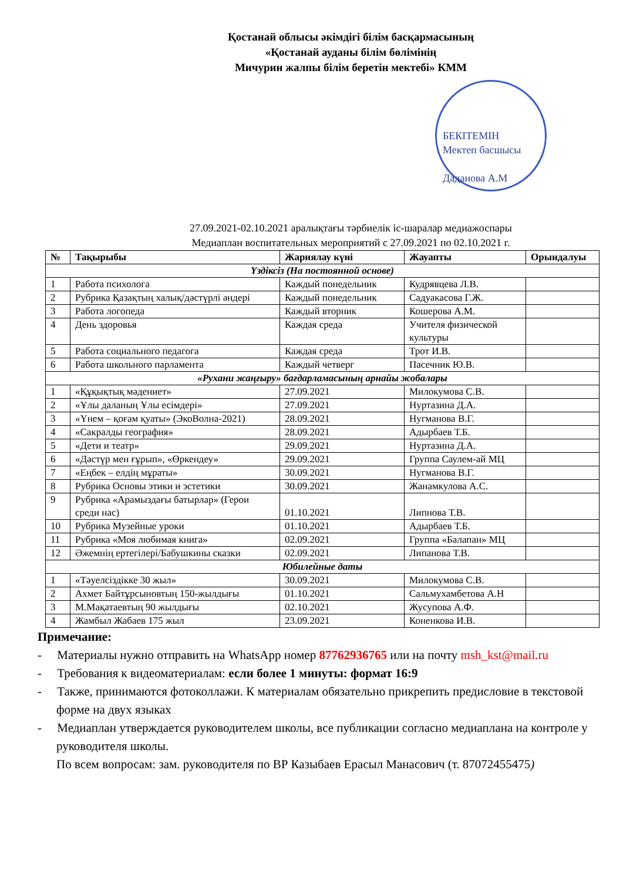Қостанай облысы әкімдігі білім басқармасының
«Қостанай ауданы білім бөлімінің
Мичурин жалпы білім беретін мектебі» КММ
БЕКІТЕМІН
Мектеп басшысы
Даданова А.М
27.09.2021-02.10.2021 аралықтағы тәрбиелік іс-шаралар медиажоспары
Медиаплан воспитательных мероприятий с 27.09.2021 по 02.10.2021 г.
| № | Тақырыбы | Жариялау күні | Жауапты | Орындалуы |
| --- | --- | --- | --- | --- |
| Үздіксіз (На постоянной основе) | | | | |
| 1 | Работа психолога | Каждый понедельник | Кудрявцева Л.В. | |
| 2 | Рубрика Қазақтың халық/дәстүрлі әндері | Каждый понедельник | Садуакасова Г.Ж. | |
| 3 | Работа логопеда | Каждый вторник | Кошерова А.М. | |
| 4 | День здоровья | Каждая среда | Учителя физической культуры | |
| 5 | Работа социального педагога | Каждая среда | Трот И.В. | |
| 6 | Работа школьного парламента | Каждый четверг | Пасечник Ю.В. | |
| «Рухани жаңғыру» бағдарламасының арнайы жобалары | | | | |
| 1 | «Құқықтық мәдениет» | 27.09.2021 | Милокумова С.В. | |
| 2 | «Ұлы даланың Ұлы есімдері» | 27.09.2021 | Нуртазина Д.А. | |
| 3 | «Үнем – қоғам қуаты» (ЭкоВолна-2021) | 28.09.2021 | Нугманова В.Г. | |
| 4 | «Сакралды география» | 28.09.2021 | Адырбаев Т.Б. | |
| 5 | «Дети и театр» | 29.09.2021 | Нуртазина Д.А. | |
| 6 | «Дәстүр мен ғұрып», «Өркендеу» | 29.09.2021 | Группа Саулем-ай МЦ | |
| 7 | «Еңбек – елдің мұраты» | 30.09.2021 | Нугманова В.Г. | |
| 8 | Рубрика Основы этики и эстетики | 30.09.2021 | Жанамкулова А.С. | |
| 9 | Рубрика «Арамыздағы батырлар» (Герои среди нас) | 01.10.2021 | Липнова Т.В. | |
| 10 | Рубрика Музейные уроки | 01.10.2021 | Адырбаев Т.Б. | |
| 11 | Рубрика «Моя любимая книга» | 02.09.2021 | Группа «Балапан» МЦ | |
| 12 | Әжемнің ертегілері/Бабушкины сказки | 02.09.2021 | Липанова Т.В. | |
| Юбилейные даты | | | | |
| 1 | «Тәуелсіздікке 30 жыл» | 30.09.2021 | Милокумова С.В. | |
| 2 | Ахмет Байтұрсыновтың 150-жылдығы | 01.10.2021 | Сальмухамбетова А.Н | |
| 3 | М.Мақатаевтың 90 жылдығы | 02.10.2021 | Жусупова А.Ф. | |
| 4 | Жамбыл Жабаев 175 жыл | 23.09.2021 | Коненкова И.В. | |
Примечание:
- Материалы нужно отправить на WhatsApp номер 87762936765 или на почту msh_kst@mail.ru
- Требования к видеоматериалам: если более 1 минуты: формат 16:9
- Также, принимаются фотоколлажи. К материалам обязательно прикрепить предисловие в текстовой форме на двух языках
- Медиаплан утверждается руководителем школы, все публикации согласно медиаплана на контроле у руководителя школы.
По всем вопросам: зам. руководителя по ВР Казыбаев Ерасыл Манасович (т. 87072455475)